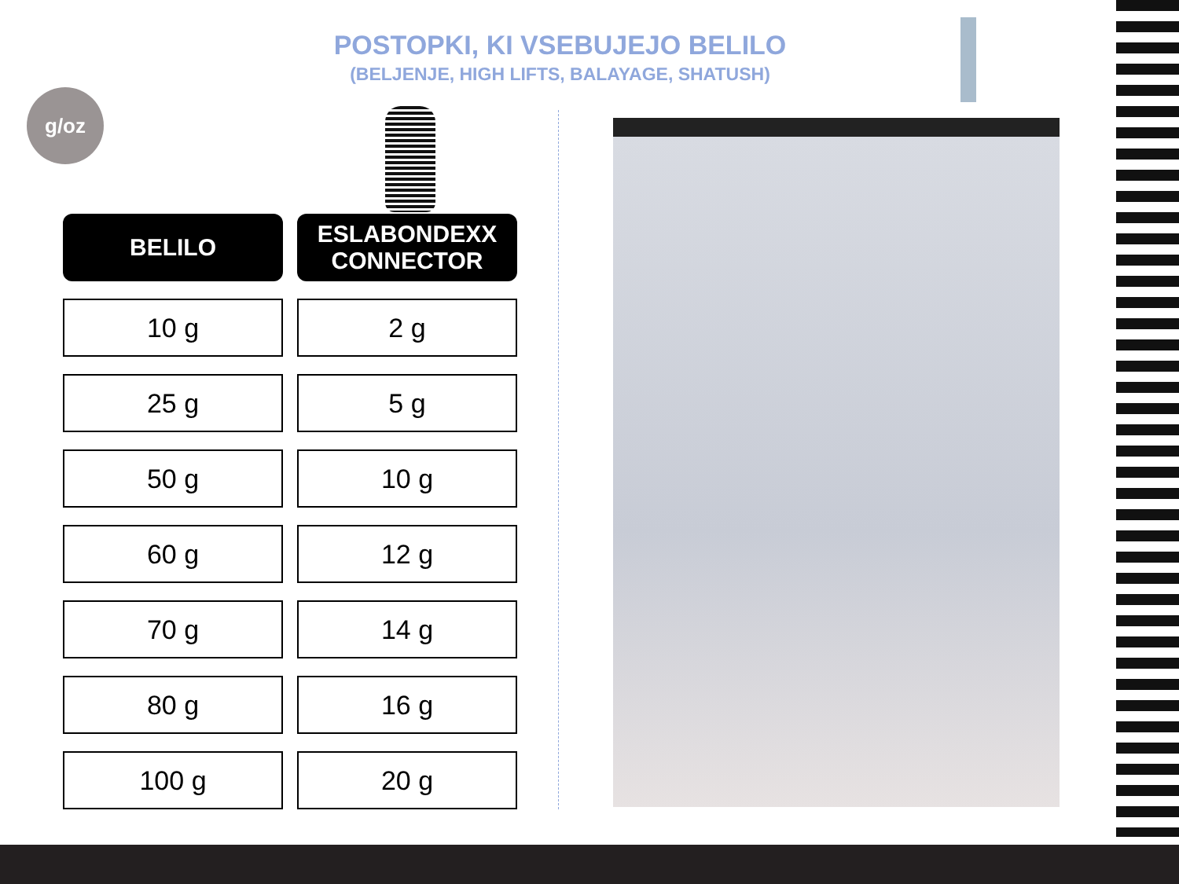POSTOPKI, KI VSEBUJEJO BELILO
(BELJENJE, HIGH LIFTS, BALAYAGE, SHATUSH)
g/oz
| BELILO | ESLABONDEXX CONNECTOR |
| --- | --- |
| 10 g | 2 g |
| 25 g | 5 g |
| 50 g | 10 g |
| 60 g | 12 g |
| 70 g | 14 g |
| 80 g | 16 g |
| 100 g | 20 g |